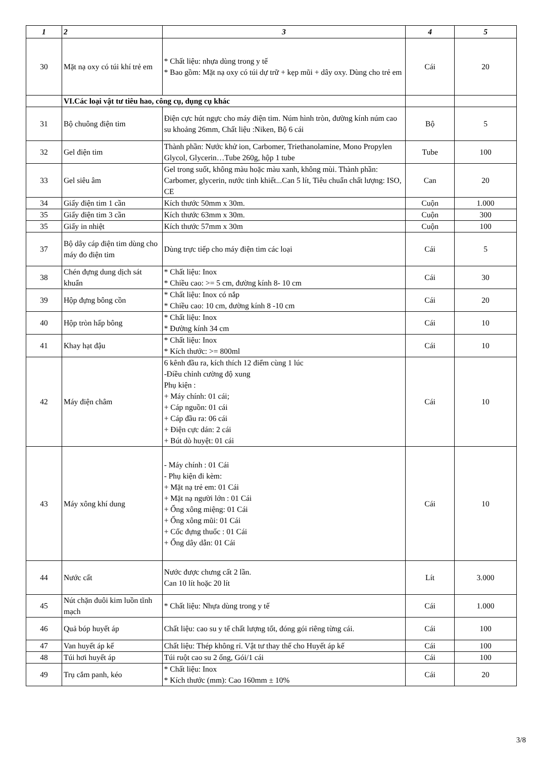| 1 | 2 | 3 | 4 | 5 |
| --- | --- | --- | --- | --- |
| 30 | Mặt nạ oxy có túi khí trẻ em | * Chất liệu: nhựa dùng trong y tế * Bao gồm: Mặt nạ oxy có túi dự trữ + kẹp mũi + dây oxy. Dùng cho trẻ em | Cái | 20 |
| | VI.Các loại vật tư tiêu hao, công cụ, dụng cụ khác | | | |
| 31 | Bộ chuông điện tim | Điện cực hút ngực cho máy điện tim. Núm hình tròn, đường kính núm cao su khoảng 26mm, Chất liệu :Niken, Bộ 6 cái | Bộ | 5 |
| 32 | Gel điện tim | Thành phần: Nước khử ion, Carbomer, Triethanolamine, Mono Propylen Glycol, Glycerin…Tube 260g, hộp 1 tube | Tube | 100 |
| 33 | Gel siêu âm | Gel trong suốt, không màu hoặc màu xanh, không mùi. Thành phần: Carbomer, glycerin, nước tinh khiết...Can 5 lít, Tiêu chuẩn chất lượng: ISO, CE | Can | 20 |
| 34 | Giấy điện tim 1 cần | Kích thước 50mm x 30m. | Cuộn | 1.000 |
| 35 | Giấy điện tim 3 cần | Kích thước 63mm x 30m. | Cuộn | 300 |
| 35 | Giấy in nhiệt | Kích thước 57mm x 30m | Cuộn | 100 |
| 37 | Bộ dây cáp điện tim dùng cho máy đo điện tim | Dùng trực tiếp cho máy điện tim các loại | Cái | 5 |
| 38 | Chén đựng dung dịch sát khuẩn | * Chất liệu: Inox * Chiều cao: >= 5 cm, đường kính 8- 10 cm | Cái | 30 |
| 39 | Hộp đựng bông cồn | * Chất liệu: Inox có nắp * Chiều cao: 10 cm, đường kính 8 -10 cm | Cái | 20 |
| 40 | Hộp tròn hấp bông | * Chất liệu: Inox * Đường kính 34 cm | Cái | 10 |
| 41 | Khay hạt đậu | * Chất liệu: Inox * Kích thước: >= 800ml | Cái | 10 |
| 42 | Máy điện châm | 6 kênh đầu ra, kích thích 12 điểm cùng 1 lúc -Điều chỉnh cường độ xung Phụ kiện : + Máy chính: 01 cái; + Cáp nguồn: 01 cái + Cáp đầu ra: 06 cái + Điện cực dán: 2 cái + Bút dò huyệt: 01 cái | Cái | 10 |
| 43 | Máy xông khí dung | - Máy chính : 01 Cái - Phụ kiện đi kèm: + Mặt nạ trẻ em: 01 Cái + Mặt nạ người lớn : 01 Cái + Ống xông miệng: 01 Cái + Ống xông mũi: 01 Cái + Cốc đựng thuốc : 01 Cái + Ống dây dẫn: 01 Cái | Cái | 10 |
| 44 | Nước cất | Nước được chưng cất 2 lần. Can 10 lít hoặc 20 lít | Lít | 3.000 |
| 45 | Nút chặn đuôi kim luồn tĩnh mạch | * Chất liệu: Nhựa dùng trong y tế | Cái | 1.000 |
| 46 | Quả bóp huyết áp | Chất liệu: cao su y tế chất lượng tốt, đóng gói riêng từng cái. | Cái | 100 |
| 47 | Van huyết áp kế | Chất liệu: Thép không rỉ. Vật tư thay thế cho Huyết áp kế | Cái | 100 |
| 48 | Túi hơi huyết áp | Túi ruột cao su 2 ống, Gói/1 cái | Cái | 100 |
| 49 | Trụ cắm panh, kéo | * Chất liệu: Inox * Kích thước (mm): Cao 160mm ± 10% | Cái | 20 |
3/8